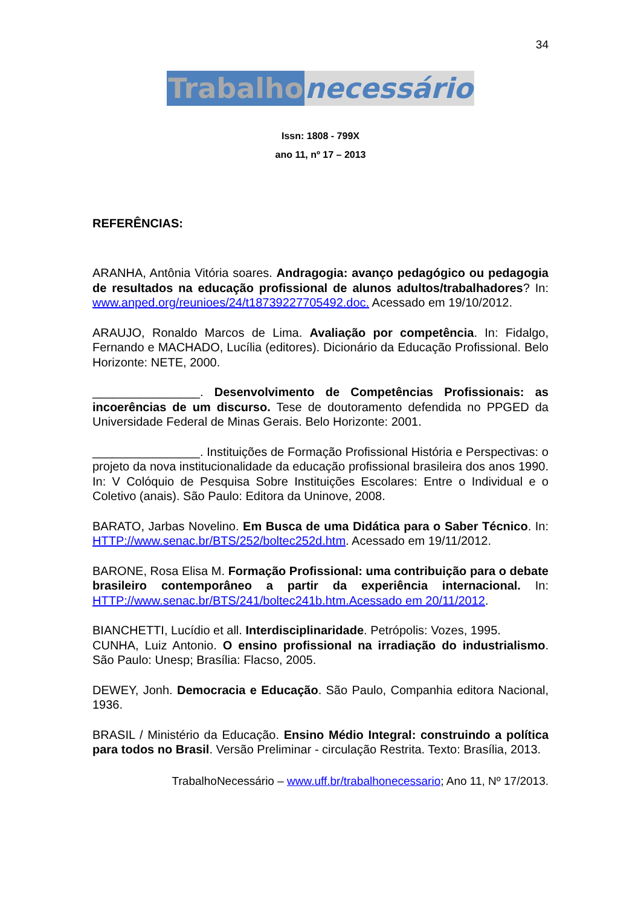34
Trabalho necessário
Issn: 1808 - 799X
ano 11, nº 17 – 2013
REFERÊNCIAS:
ARANHA, Antônia Vitória soares. Andragogia: avanço pedagógico ou pedagogia de resultados na educação profissional de alunos adultos/trabalhadores? In: www.anped.org/reunioes/24/t18739227705492.doc. Acessado em 19/10/2012.
ARAUJO, Ronaldo Marcos de Lima. Avaliação por competência. In: Fidalgo, Fernando e MACHADO, Lucília (editores). Dicionário da Educação Profissional. Belo Horizonte: NETE, 2000.
________________. Desenvolvimento de Competências Profissionais: as incoerências de um discurso. Tese de doutoramento defendida no PPGED da Universidade Federal de Minas Gerais. Belo Horizonte: 2001.
________________. Instituições de Formação Profissional História e Perspectivas: o projeto da nova institucionalidade da educação profissional brasileira dos anos 1990. In: V Colóquio de Pesquisa Sobre Instituições Escolares: Entre o Individual e o Coletivo (anais). São Paulo: Editora da Uninove, 2008.
BARATO, Jarbas Novelino. Em Busca de uma Didática para o Saber Técnico. In: HTTP://www.senac.br/BTS/252/boltec252d.htm. Acessado em 19/11/2012.
BARONE, Rosa Elisa M. Formação Profissional: uma contribuição para o debate brasileiro contemporâneo a partir da experiência internacional. In: HTTP://www.senac.br/BTS/241/boltec241b.htm.Acessado em 20/11/2012.
BIANCHETTI, Lucídio et all. Interdisciplinaridade. Petrópolis: Vozes, 1995.
CUNHA, Luiz Antonio. O ensino profissional na irradiação do industrialismo. São Paulo: Unesp; Brasília: Flacso, 2005.
DEWEY, Jonh. Democracia e Educação. São Paulo, Companhia editora Nacional, 1936.
BRASIL / Ministério da Educação. Ensino Médio Integral: construindo a política para todos no Brasil. Versão Preliminar - circulação Restrita. Texto: Brasília, 2013.
TrabalhoNecessário – www.uff.br/trabalhonecessario; Ano 11, Nº 17/2013.